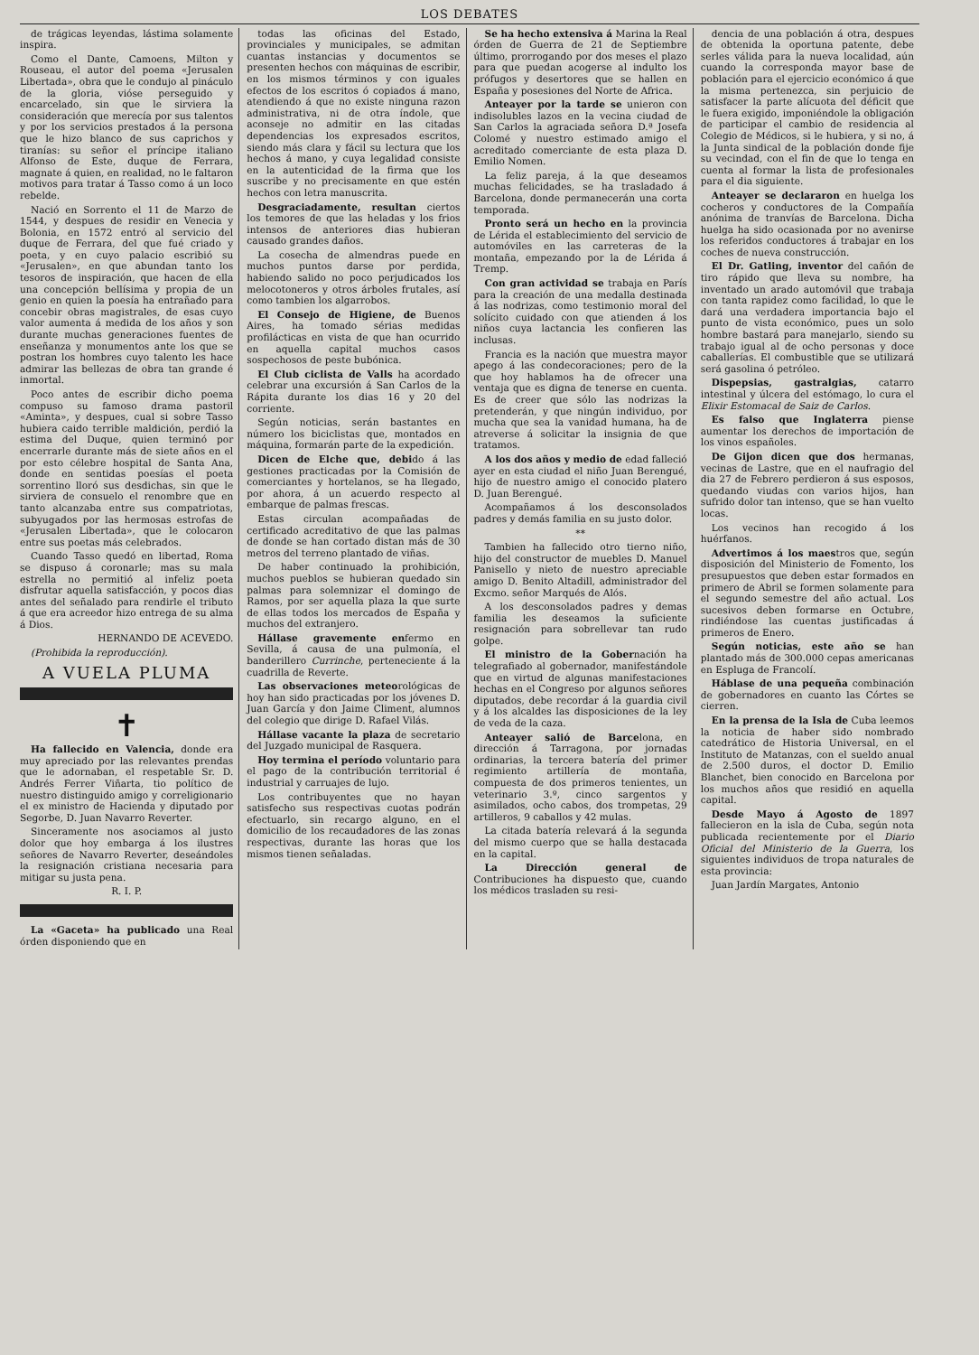LOS DEBATES
de trágicas leyendas, lástima solamente inspira.
Como el Dante, Camoens, Milton y Rouseau, el autor del poema «Jerusalen Libertada», obra que le condujo al pináculo de la gloria, vióse perseguido y encarcelado, sin que le sirviera la consideración que merecía por sus talentos y por los servicios prestados á la persona que le hizo blanco de sus caprichos y tiranías: su señor el príncipe italiano Alfonso de Este, duque de Ferrara, magnate á quien, en realidad, no le faltaron motivos para tratar á Tasso como á un loco rebelde.
Nació en Sorrento el 11 de Marzo de 1544, y despues de residir en Venecia y Bolonia, en 1572 entró al servicio del duque de Ferrara, del que fué criado y poeta, y en cuyo palacio escribió su «Jerusalen», en que abundan tanto los tesoros de inspiración, que hacen de ella una concepción bellísima y propia de un genio en quien la poesía ha entrañado para concebir obras magistrales, de esas cuyo valor aumenta á medida de los años y son durante muchas generaciones fuentes de enseñanza y monumentos ante los que se postran los hombres cuyo talento les hace admirar las bellezas de obra tan grande é inmortal.
Poco antes de escribir dicho poema compuso su famoso drama pastoril «Aminta», y despues, cual si sobre Tasso hubiera caido terrible maldición, perdió la estima del Duque, quien terminó por encerrarle durante más de siete años en el por esto célebre hospital de Santa Ana, donde en sentidas poesías el poeta sorrentino lloró sus desdichas, sin que le sirviera de consuelo el renombre que en tanto alcanzaba entre sus compatriotas, subyugados por las hermosas estrofas de «Jerusalen Libertada», que le colocaron entre sus poetas más celebrados.
Cuando Tasso quedó en libertad, Roma se dispuso á coronarle; mas su mala estrella no permitió al infeliz poeta disfrutar aquella satisfacción, y pocos dias antes del señalado para rendirle el tributo á que era acreedor hizo entrega de su alma á Dios.
HERNANDO DE ACEVEDO.
(Prohibida la reproducción).
A VUELA PLUMA
✝
Ha fallecido en Valencia, donde era muy apreciado por las relevantes prendas que le adornaban, el respetable Sr. D. Andrés Ferrer Viñarta, tio político de nuestro distinguido amigo y correligionario el ex ministro de Hacienda y diputado por Segorbe, D. Juan Navarro Reverter.
Sinceramente nos asociamos al justo dolor que hoy embarga á los ilustres señores de Navarro Reverter, deseándoles la resignación cristiana necesaria para mitigar su justa pena.
R. I. P.
La «Gaceta» ha publicado una Real órden disponiendo que en
todas las oficinas del Estado, provinciales y municipales, se admitan cuantas instancias y documentos se presenten hechos con máquinas de escribir, en los mismos términos y con iguales efectos de los escritos ó copiados á mano, atendiendo á que no existe ninguna razon administrativa, ni de otra índole, que aconseje no admitir en las citadas dependencias los expresados escritos, siendo más clara y fácil su lectura que los hechos á mano, y cuya legalidad consiste en la autenticidad de la firma que los suscribe y no precisamente en que estén hechos con letra manuscrita.
Desgraciadamente, resultan ciertos los temores de que las heladas y los frios intensos de anteriores dias hubieran causado grandes daños.
La cosecha de almendras puede en muchos puntos darse por perdida, habiendo salido no poco perjudicados los melocotoneros y otros árboles frutales, así como tambien los algarrobos.
El Consejo de Higiene, de Buenos Aires, ha tomado sérias medidas profilácticas en vista de que han ocurrido en aquella capital muchos casos sospechosos de peste bubónica.
El Club ciclista de Valls ha acordado celebrar una excursión á San Carlos de la Rápita durante los dias 16 y 20 del corriente.
Según noticias, serán bastantes en número los biciclistas que, montados en máquina, formarán parte de la expedición.
Dicen de Elche que, debido á las gestiones practicadas por la Comisión de comerciantes y hortelanos, se ha llegado, por ahora, á un acuerdo respecto al embarque de palmas frescas.
Estas circulan acompañadas de certificado acreditativo de que las palmas de donde se han cortado distan más de 30 metros del terreno plantado de viñas.
De haber continuado la prohibición, muchos pueblos se hubieran quedado sin palmas para solemnizar el domingo de Ramos, por ser aquella plaza la que surte de ellas todos los mercados de España y muchos del extranjero.
Hállase gravemente enfermo en Sevilla, á causa de una pulmonía, el banderillero Currinche, perteneciente á la cuadrilla de Reverte.
Las observaciones meteorológicas de hoy han sido practicadas por los jóvenes D. Juan García y don Jaime Climent, alumnos del colegio que dirige D. Rafael Vilás.
Hállase vacante la plaza de secretario del Juzgado municipal de Rasquera.
Hoy termina el período voluntario para el pago de la contribución territorial é industrial y carruajes de lujo.
Los contribuyentes que no hayan satisfecho sus respectivas cuotas podrán efectuarlo, sin recargo alguno, en el domicilio de los recaudadores de las zonas respectivas, durante las horas que los mismos tienen señaladas.
Se ha hecho extensiva á Marina la Real órden de Guerra de 21 de Septiembre último, prorrogando por dos meses el plazo para que puedan acogerse al indulto los prófugos y desertores que se hallen en España y posesiones del Norte de Africa.
Anteayer por la tarde se unieron con indisolubles lazos en la vecina ciudad de San Carlos la agraciada señora D.ª Josefa Colomé y nuestro estimado amigo el acreditado comerciante de esta plaza D. Emilio Nomen.
La feliz pareja, á la que deseamos muchas felicidades, se ha trasladado á Barcelona, donde permanecerán una corta temporada.
Pronto será un hecho en la provincia de Lérida el establecimiento del servicio de automóviles en las carreteras de la montaña, empezando por la de Lérida á Tremp.
Con gran actividad se trabaja en París para la creación de una medalla destinada á las nodrizas, como testimonio moral del solícito cuidado con que atienden á los niños cuya lactancia les confieren las inclusas.
Francia es la nación que muestra mayor apego á las condecoraciones; pero de la que hoy hablamos ha de ofrecer una ventaja que es digna de tenerse en cuenta. Es de creer que sólo las nodrizas la pretenderán, y que ningún individuo, por mucha que sea la vanidad humana, ha de atreverse á solicitar la insignia de que tratamos.
A los dos años y medio de edad falleció ayer en esta ciudad el niño Juan Berengué, hijo de nuestro amigo el conocido platero D. Juan Berengué.
Acompañamos á los desconsolados padres y demás familia en su justo dolor.
**
Tambien ha fallecido otro tierno niño, hijo del constructor de muebles D. Manuel Panisello y nieto de nuestro apreciable amigo D. Benito Altadill, administrador del Excmo. señor Marqués de Alós.
A los desconsolados padres y demas familia les deseamos la suficiente resignación para sobrellevar tan rudo golpe.
El ministro de la Gobernación ha telegrafiado al gobernador, manifestándole que en virtud de algunas manifestaciones hechas en el Congreso por algunos señores diputados, debe recordar á la guardia civil y á los alcaldes las disposiciones de la ley de veda de la caza.
Anteayer salió de Barcelona, en dirección á Tarragona, por jornadas ordinarias, la tercera batería del primer regimiento artillería de montaña, compuesta de dos primeros tenientes, un veterinario 3.º, cinco sargentos y asimilados, ocho cabos, dos trompetas, 29 artilleros, 9 caballos y 42 mulas.
La citada batería relevará á la segunda del mismo cuerpo que se halla destacada en la capital.
La Dirección general de Contribuciones ha dispuesto que, cuando los médicos trasladen su resi-
dencia de una población á otra, despues de obtenida la oportuna patente, debe serles válida para la nueva localidad, aún cuando la corresponda mayor base de población para el ejercicio económico á que la misma pertenezca, sin perjuicio de satisfacer la parte alícuota del déficit que le fuera exigido, imponiéndole la obligación de participar el cambio de residencia al Colegio de Médicos, si le hubiera, y si no, á la Junta sindical de la población donde fije su vecindad, con el fin de que lo tenga en cuenta al formar la lista de profesionales para el dia siguiente.
Anteayer se declararon en huelga los cocheros y conductores de la Compañía anónima de tranvías de Barcelona. Dicha huelga ha sido ocasionada por no avenirse los referidos conductores á trabajar en los coches de nueva construcción.
El Dr. Gatling, inventor del cañón de tiro rápido que lleva su nombre, ha inventado un arado automóvil que trabaja con tanta rapidez como facilidad, lo que le dará una verdadera importancia bajo el punto de vista económico, pues un solo hombre bastará para manejarlo, siendo su trabajo igual al de ocho personas y doce caballerías. El combustible que se utilizará será gasolina ó petróleo.
Dispepsias, gastralgias, catarro intestinal y úlcera del estómago, lo cura el Elixir Estomacal de Saiz de Carlos.
Es falso que Inglaterra piense aumentar los derechos de importación de los vinos españoles.
De Gijon dicen que dos hermanas, vecinas de Lastre, que en el naufragio del dia 27 de Febrero perdieron á sus esposos, quedando viudas con varios hijos, han sufrido dolor tan intenso, que se han vuelto locas.
Los vecinos han recogido á los huérfanos.
Advertimos á los maestros que, según disposición del Ministerio de Fomento, los presupuestos que deben estar formados en primero de Abril se formen solamente para el segundo semestre del año actual. Los sucesivos deben formarse en Octubre, rindiéndose las cuentas justificadas á primeros de Enero.
Según noticias, este año se han plantado más de 300.000 cepas americanas en Espluga de Francolí.
Háblase de una pequeña combinación de gobernadores en cuanto las Córtes se cierren.
En la prensa de la Isla de Cuba leemos la noticia de haber sido nombrado catedrático de Historia Universal, en el Instituto de Matanzas, con el sueldo anual de 2.500 duros, el doctor D. Emilio Blanchet, bien conocido en Barcelona por los muchos años que residió en aquella capital.
Desde Mayo á Agosto de 1897 fallecieron en la isla de Cuba, según nota publicada recientemente por el Diario Oficial del Ministerio de la Guerra, los siguientes individuos de tropa naturales de esta provincia:
Juan Jardín Margates, Antonio